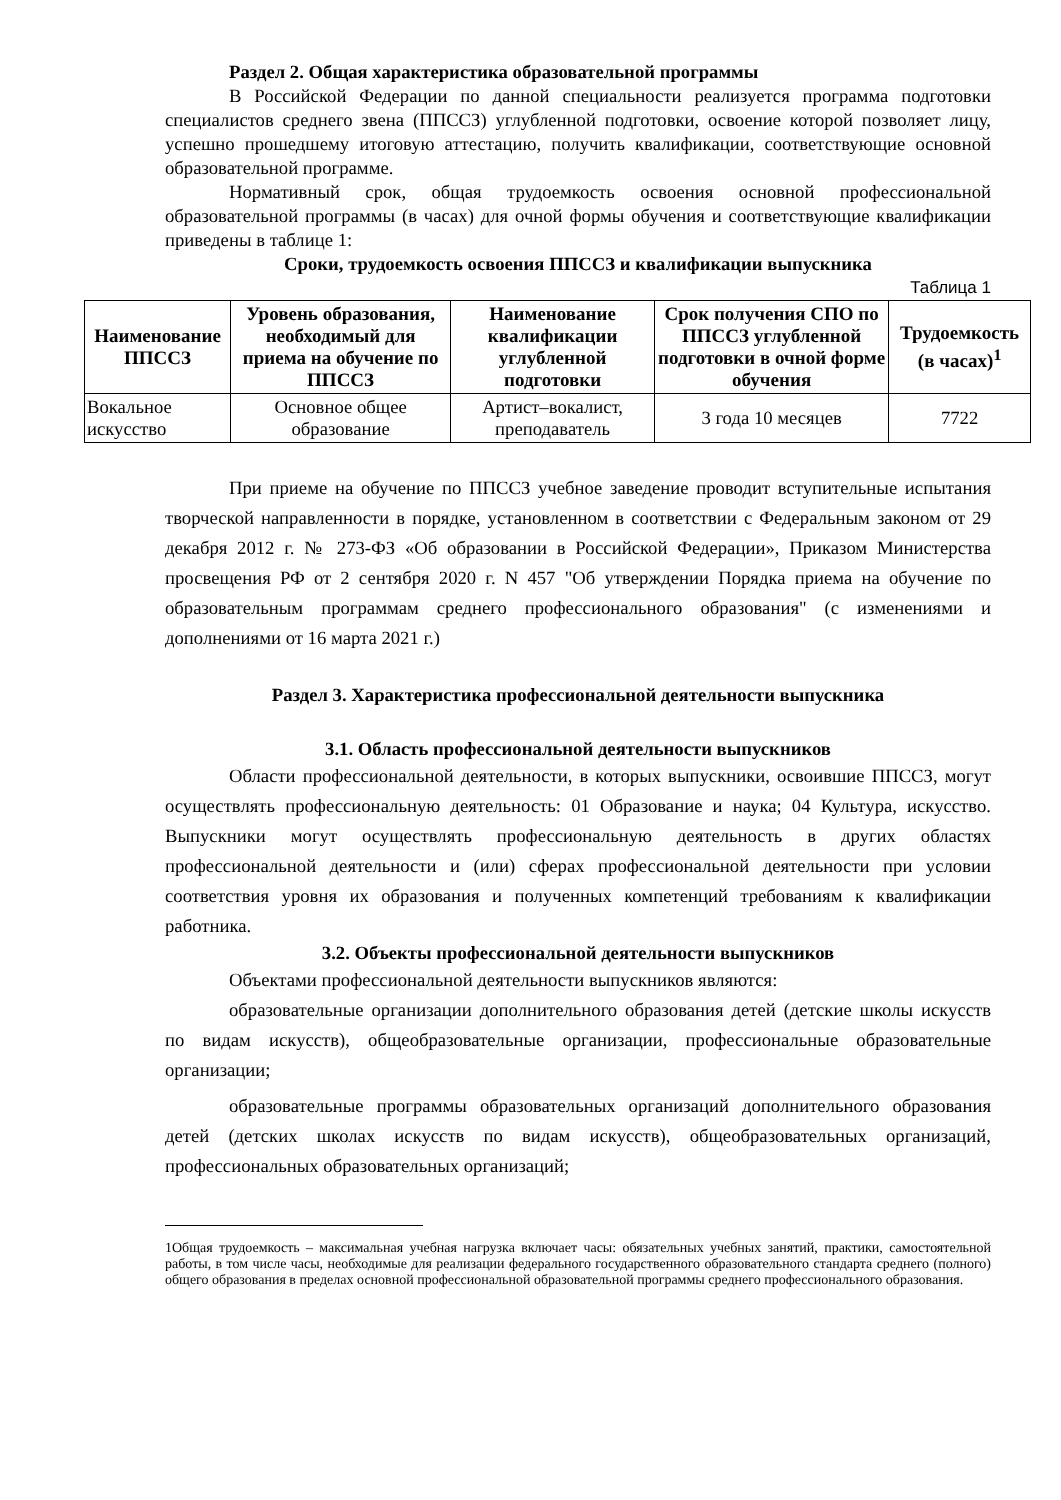Раздел 2. Общая характеристика образовательной программы
В Российской Федерации по данной специальности реализуется программа подготовки специалистов среднего звена (ППССЗ) углубленной подготовки, освоение которой позволяет лицу, успешно прошедшему итоговую аттестацию, получить квалификации, соответствующие основной образовательной программе.
Нормативный срок, общая трудоемкость освоения основной профессиональной образовательной программы (в часах) для очной формы обучения и соответствующие квалификации приведены в таблице 1:
Сроки, трудоемкость освоения ППССЗ и квалификации выпускника
Таблица 1
| Наименование ППССЗ | Уровень образования, необходимый для приема на обучение по ППССЗ | Наименование квалификации углубленной подготовки | Срок получения СПО по ППССЗ углубленной подготовки в очной форме обучения | Трудоемкость (в часах)<sup>1</sup> |
| --- | --- | --- | --- | --- |
| Вокальное искусство | Основное общее образование | Артист–вокалист, преподаватель | 3 года 10 месяцев | 7722 |
При приеме на обучение по ППССЗ учебное заведение проводит вступительные испытания творческой направленности в порядке, установленном в соответствии с Федеральным законом от 29 декабря 2012 г. № 273-ФЗ «Об образовании в Российской Федерации», Приказом Министерства просвещения РФ от 2 сентября 2020 г. N 457 "Об утверждении Порядка приема на обучение по образовательным программам среднего профессионального образования" (с изменениями и дополнениями от 16 марта 2021 г.)
Раздел 3. Характеристика профессиональной деятельности выпускника
3.1. Область профессиональной деятельности выпускников
Области профессиональной деятельности, в которых выпускники, освоившие ППССЗ, могут осуществлять профессиональную деятельность: 01 Образование и наука; 04 Культура, искусство. Выпускники могут осуществлять профессиональную деятельность в других областях профессиональной деятельности и (или) сферах профессиональной деятельности при условии соответствия уровня их образования и полученных компетенций требованиям к квалификации работника.
3.2. Объекты профессиональной деятельности выпускников
Объектами профессиональной деятельности выпускников являются:
образовательные организации дополнительного образования детей (детские школы искусств по видам искусств), общеобразовательные организации, профессиональные образовательные организации;
образовательные программы образовательных организаций дополнительного образования детей (детских школах искусств по видам искусств), общеобразовательных организаций, профессиональных образовательных организаций;
1Общая трудоемкость – максимальная учебная нагрузка включает часы: обязательных учебных занятий, практики, самостоятельной работы, в том числе часы, необходимые для реализации федерального государственного образовательного стандарта среднего (полного) общего образования в пределах основной профессиональной образовательной программы среднего профессионального образования.